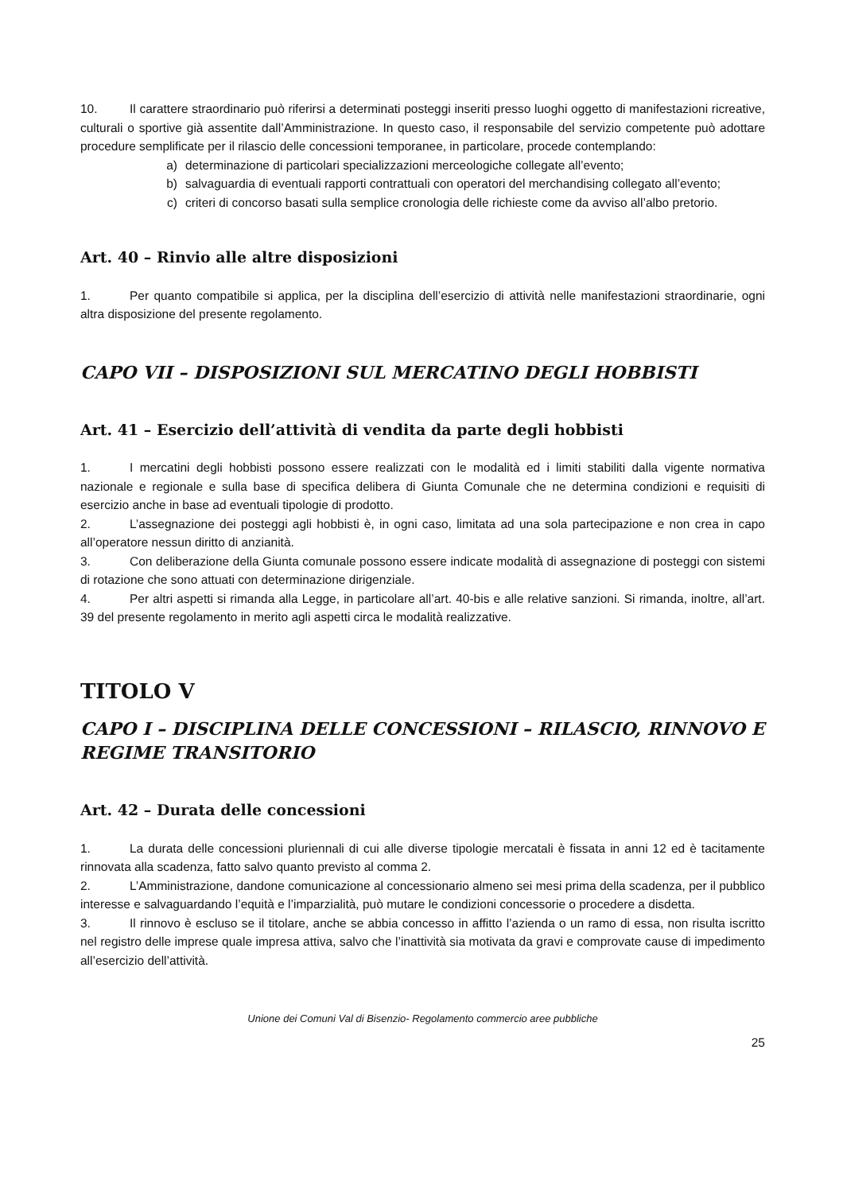10. Il carattere straordinario può riferirsi a determinati posteggi inseriti presso luoghi oggetto di manifestazioni ricreative, culturali o sportive già assentite dall’Amministrazione. In questo caso, il responsabile del servizio competente può adottare procedure semplificate per il rilascio delle concessioni temporanee, in particolare, procede contemplando:
a) determinazione di particolari specializzazioni merceologiche collegate all’evento;
b) salvaguardia di eventuali rapporti contrattuali con operatori del merchandising collegato all’evento;
c) criteri di concorso basati sulla semplice cronologia delle richieste come da avviso all’albo pretorio.
Art. 40 – Rinvio alle altre disposizioni
1. Per quanto compatibile si applica, per la disciplina dell’esercizio di attività nelle manifestazioni straordinarie, ogni altra disposizione del presente regolamento.
CAPO VII – DISPOSIZIONI SUL MERCATINO DEGLI HOBBISTI
Art. 41 – Esercizio dell’attività di vendita da parte degli hobbisti
1. I mercatini degli hobbisti possono essere realizzati con le modalità ed i limiti stabiliti dalla vigente normativa nazionale e regionale e sulla base di specifica delibera di Giunta Comunale che ne determina condizioni e requisiti di esercizio anche in base ad eventuali tipologie di prodotto.
2. L’assegnazione dei posteggi agli hobbisti è, in ogni caso, limitata ad una sola partecipazione e non crea in capo all’operatore nessun diritto di anzianità.
3. Con deliberazione della Giunta comunale possono essere indicate modalità di assegnazione di posteggi con sistemi di rotazione che sono attuati con determinazione dirigenziale.
4. Per altri aspetti si rimanda alla Legge, in particolare all’art. 40-bis e alle relative sanzioni. Si rimanda, inoltre, all’art. 39 del presente regolamento in merito agli aspetti circa le modalità realizzative.
TITOLO V
CAPO I – DISCIPLINA DELLE CONCESSIONI – RILASCIO, RINNOVO E REGIME TRANSITORIO
Art. 42 – Durata delle concessioni
1. La durata delle concessioni pluriennali di cui alle diverse tipologie mercatali è fissata in anni 12 ed è tacitamente rinnovata alla scadenza, fatto salvo quanto previsto al comma 2.
2. L’Amministrazione, dandone comunicazione al concessionario almeno sei mesi prima della scadenza, per il pubblico interesse e salvaguardando l’equità e l’imparzialità, può mutare le condizioni concessorie o procedere a disdetta.
3. Il rinnovo è escluso se il titolare, anche se abbia concesso in affitto l’azienda o un ramo di essa, non risulta iscritto nel registro delle imprese quale impresa attiva, salvo che l’inattività sia motivata da gravi e comprovate cause di impedimento all’esercizio dell’attività.
Unione dei Comuni Val di Bisenzio- Regolamento commercio aree pubbliche
25